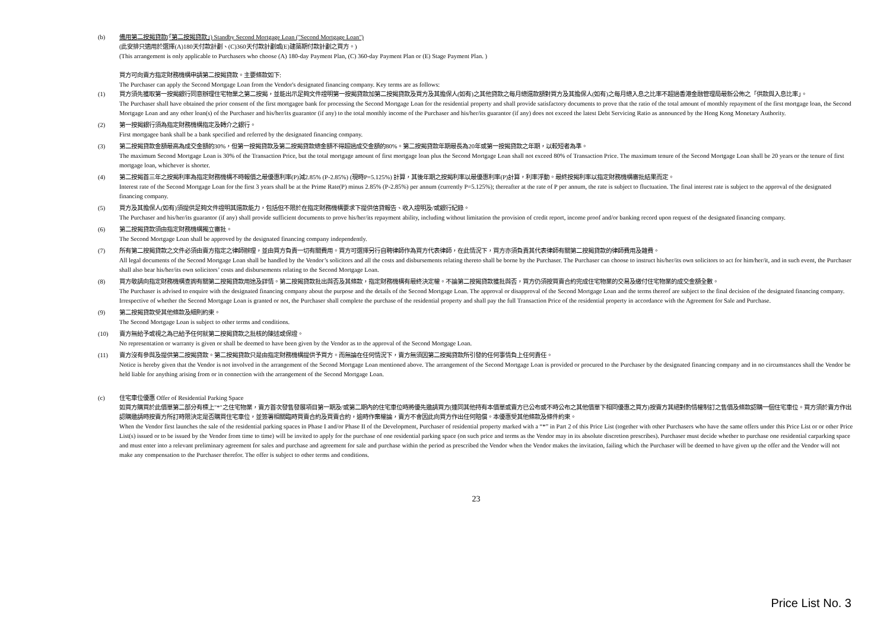(b) 備用第二按揭貸款(「第二按揭貸款」) Standby Second Mortgage Loan ("Second Mortgage Loan")
(此安排只適用於選擇(A)180天付款計劃、(C)360天付款計劃或(E)建築期付款計劃之買方。)
(This arrangement is only applicable to Purchasers who choose (A) 180-day Payment Plan, (C) 360-day Payment Plan or (E) Stage Payment Plan. )
買方可向賣方指定財務機構申請第二按揭貸款。主要條款如下:
The Purchaser can apply the Second Mortgage Loan from the Vendor's designated financing company. Key terms are as follows:
(1) 買方須先獲取第一按揭銀行同意辦理住宅物業之第二按揭，並能出示足夠文件證明第一按揭貸款加第二按揭貸款及買方及其擔保人(如有)之其他貸款之每月總還款額對買方及其擔保人(如有)之每月總入息之比率不超過香港金融管理局最新公佈之「供款與入息比率」。
The Purchaser shall have obtained the prior consent of the first mortgagee bank for processing the Second Mortgage Loan for the residential property and shall provide satisfactory documents to prove that the ratio of the total amount of monthly repayment of the first mortgage loan, the Second Mortgage Loan and any other loan(s) of the Purchaser and his/her/its guarantor (if any) to the total monthly income of the Purchaser and his/her/its guarantor (if any) does not exceed the latest Debt Servicing Ratio as announced by the Hong Kong Monetary Authority.
(2) 第一按揭銀行須為指定財務機構指定及轉介之銀行。
First mortgagee bank shall be a bank specified and referred by the designated financing company.
(3) 第二按揭貸款金額最高為成交金額的30%，但第一按揭貸款及第二按揭貸款總金額不得超過成交金額的80%。第二按揭貸款年期最長為20年或第一按揭貸款之年期，以較短者為準。
The maximum Second Mortgage Loan is 30% of the Transaction Price, but the total mortgage amount of first mortgage loan plus the Second Mortgage Loan shall not exceed 80% of Transaction Price. The maximum tenure of the Second Mortgage Loan shall be 20 years or the tenure of first mortgage loan, whichever is shorter.
(4) 第二按揭首三年之按揭利率為指定財務機構不時報價之最優惠利率(P)減2.85% (P-2.85%) (現時P=5.125%) 計算，其後年期之按揭利率以最優惠利率(P)計算，利率浮動。最終按揭利率以指定財務機構審批結果而定。
Interest rate of the Second Mortgage Loan for the first 3 years shall be at the Prime Rate(P) minus 2.85% (P-2.85%) per annum (currently P=5.125%); thereafter at the rate of P per annum, the rate is subject to fluctuation. The final interest rate is subject to the approval of the designated financing company.
(5) 買方及其擔保人(如有)須提供足夠文件證明其還款能力，包括但不限於在指定財務機構要求下提供信貸報告、收入證明及/或銀行紀錄。
The Purchaser and his/her/its guarantor (if any) shall provide sufficient documents to prove his/her/its repayment ability, including without limitation the provision of credit report, income proof and/or banking record upon request of the designated financing company.
(6) 第二按揭貸款須由指定財務機構獨立審批。
The Second Mortgage Loan shall be approved by the designated financing company independently.
(7) 所有第二按揭貸款之文件必須由賣方指定之律師辦理，並由買方負責一切有關費用。買方可選擇另行自聘律師作為買方代表律師，在此情況下，買方亦須負責其代表律師有關第二按揭貸款的律師費用及雜費。
All legal documents of the Second Mortgage Loan shall be handled by the Vendor’s solicitors and all the costs and disbursements relating thereto shall be borne by the Purchaser. The Purchaser can choose to instruct his/her/its own solicitors to act for him/her/it, and in such event, the Purchaser shall also bear his/her/its own solicitors’ costs and disbursements relating to the Second Mortgage Loan.
(8) 買方敬請向指定財務機構查詢有關第二按揭貸款用途及詳情。第二按揭貸款批出與否及其條款，指定財務機構有最終決定權。不論第二按揭貸款獲批與否，買方仍須按買賣合約完成住宅物業的交易及繳付住宅物業的成交金額全數。
The Purchaser is advised to enquire with the designated financing company about the purpose and the details of the Second Mortgage Loan. The approval or disapproval of the Second Mortgage Loan and the terms thereof are subject to the final decision of the designated financing company. Irrespective of whether the Second Mortgage Loan is granted or not, the Purchaser shall complete the purchase of the residential property and shall pay the full Transaction Price of the residential property in accordance with the Agreement for Sale and Purchase.
(9) 第二按揭貸款受其他條款及細則約束。
The Second Mortgage Loan is subject to other terms and conditions.
(10) 賣方無給予或視之為已給予任何就第二按揭貸款之批核的陳述或保證。
No representation or warranty is given or shall be deemed to have been given by the Vendor as to the approval of the Second Mortgage Loan.
(11) 賣方沒有參與及提供第二按揭貸款。第二按揭貸款只是由指定財務機構提供予買方。而無論在任何情況下，賣方無須因第二按揭貸款所引發的任何事情負上任何責任。
Notice is hereby given that the Vendor is not involved in the arrangement of the Second Mortgage Loan mentioned above. The arrangement of the Second Mortgage Loan is provided or procured to the Purchaser by the designated financing company and in no circumstances shall the Vendor be held liable for anything arising from or in connection with the arrangement of the Second Mortgage Loan.
(c) 住宅車位優惠 Offer of Residential Parking Space
如買方購買於此價單第二部分有標上"*"之住宅物業，賣方首次發售發展項目第一期及/或第二期內的住宅車位時將優先邀請買方(連同其他持有本價單或賣方已公布或不時公布之其他價單下相同優惠之買方)按賣方其絕對酌情權制訂之售價及條款認購一個住宅車位。買方須於賣方作出認購邀請時按賣方所訂時限決定是否購買住宅車位，並簽署相關臨時買賣合約及買賣合約，逾時作棄權論，賣方不會因此向買方作出任何賠償。本優惠受其他條款及條件約束。
When the Vendor first launches the sale of the residential parking spaces in Phase I and/or Phase II of the Development, Purchaser of residential property marked with a “*” in Part 2 of this Price List (together with other Purchasers who have the same offers under this Price List or or other Price List(s) issued or to be issued by the Vendor from time to time) will be invited to apply for the purchase of one residential parking space (on such price and terms as the Vendor may in its absolute discretion prescribes). Purchaser must decide whether to purchase one residential carparking space and must enter into a relevant preliminary agreement for sales and purchase and agreement for sale and purchase within the period as prescribed the Vendor when the Vendor makes the invitation, failing which the Purchaser will be deemed to have given up the offer and the Vendor will not make any compensation to the Purchaser therefor. The offer is subject to other terms and conditions.
23
Price List No. 3